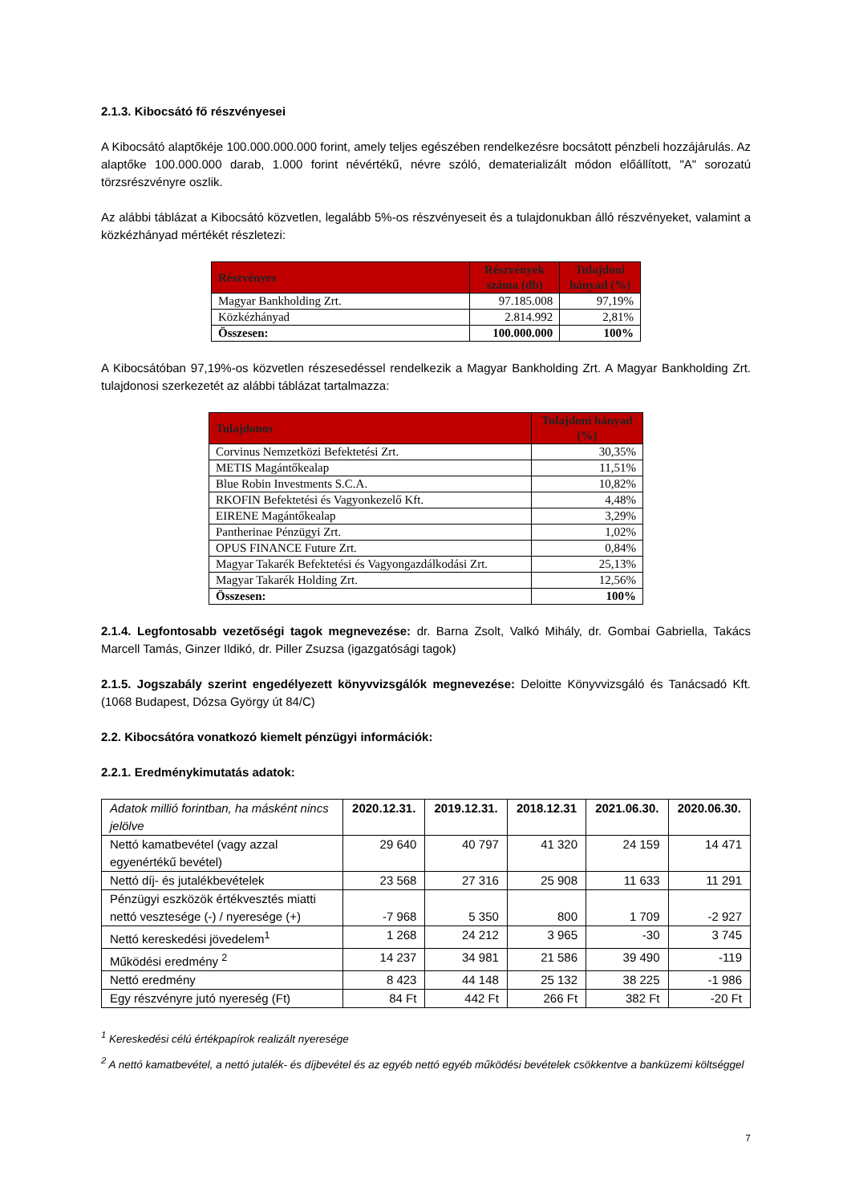2.1.3. Kibocsátó fő részvényesei
A Kibocsátó alaptőkéje 100.000.000.000 forint, amely teljes egészében rendelkezésre bocsátott pénzbeli hozzájárulás. Az alaptőke 100.000.000 darab, 1.000 forint névértékű, névre szóló, dematerializált módon előállított, "A" sorozatú törzsrészvényre oszlik.
Az alábbi táblázat a Kibocsátó közvetlen, legalább 5%-os részvényeseit és a tulajdonukban álló részvényeket, valamint a közkézhányad mértékét részletezi:
| Részvényes | Részvények száma (db) | Tulajdoni hányad (%) |
| --- | --- | --- |
| Magyar Bankholding Zrt. | 97.185.008 | 97,19% |
| Közkézhányad | 2.814.992 | 2,81% |
| Összesen: | 100.000.000 | 100% |
A Kibocsátóban 97,19%-os közvetlen részesedéssel rendelkezik a Magyar Bankholding Zrt. A Magyar Bankholding Zrt. tulajdonosi szerkezetét az alábbi táblázat tartalmazza:
| Tulajdonos | Tulajdoni hányad (%) |
| --- | --- |
| Corvinus Nemzetközi Befektetési Zrt. | 30,35% |
| METIS Magántőkealap | 11,51% |
| Blue Robin Investments S.C.A. | 10,82% |
| RKOFIN Befektetési és Vagyonkezelő Kft. | 4,48% |
| EIRENE Magántőkealap | 3,29% |
| Pantherinae Pénzügyi Zrt. | 1,02% |
| OPUS FINANCE Future Zrt. | 0,84% |
| Magyar Takarék Befektetési és Vagyongazdálkodási Zrt. | 25,13% |
| Magyar Takarék Holding Zrt. | 12,56% |
| Összesen: | 100% |
2.1.4. Legfontosabb vezetőségi tagok megnevezése: dr. Barna Zsolt, Valkó Mihály, dr. Gombai Gabriella, Takács Marcell Tamás, Ginzer Ildikó, dr. Piller Zsuzsa (igazgatósági tagok)
2.1.5. Jogszabály szerint engedélyezett könyvvizsgálók megnevezése: Deloitte Könyvvizsgáló és Tanácsadó Kft. (1068 Budapest, Dózsa György út 84/C)
2.2. Kibocsátóra vonatkozó kiemelt pénzügyi információk:
2.2.1. Eredménykimutatás adatok:
| Adatok millió forintban, ha másként nincs jelölve | 2020.12.31. | 2019.12.31. | 2018.12.31 | 2021.06.30. | 2020.06.30. |
| Nettó kamatbevétel (vagy azzal egyenértékű bevétel) | 29 640 | 40 797 | 41 320 | 24 159 | 14 471 |
| Nettó díj- és jutalékbevételek | 23 568 | 27 316 | 25 908 | 11 633 | 11 291 |
| Pénzügyi eszközök értékvesztés miatti nettó vesztesége (-) / nyeresége (+) | -7 968 | 5 350 | 800 | 1 709 | -2 927 |
| Nettó kereskedési jövedelem<sup>1</sup> | 1 268 | 24 212 | 3 965 | -30 | 3 745 |
| Működési eredmény <sup>2</sup> | 14 237 | 34 981 | 21 586 | 39 490 | -119 |
| Nettó eredmény | 8 423 | 44 148 | 25 132 | 38 225 | -1 986 |
| Egy részvényre jutó nyereség (Ft) | 84 Ft | 442 Ft | 266 Ft | 382 Ft | -20 Ft |
<sup>1</sup> Kereskedési célú értékpapírok realizált nyeresége
<sup>2</sup> A nettó kamatbevétel, a nettó jutalék- és díjbevétel és az egyéb nettó egyéb működési bevételek csökkentve a banküzemi költséggel
7